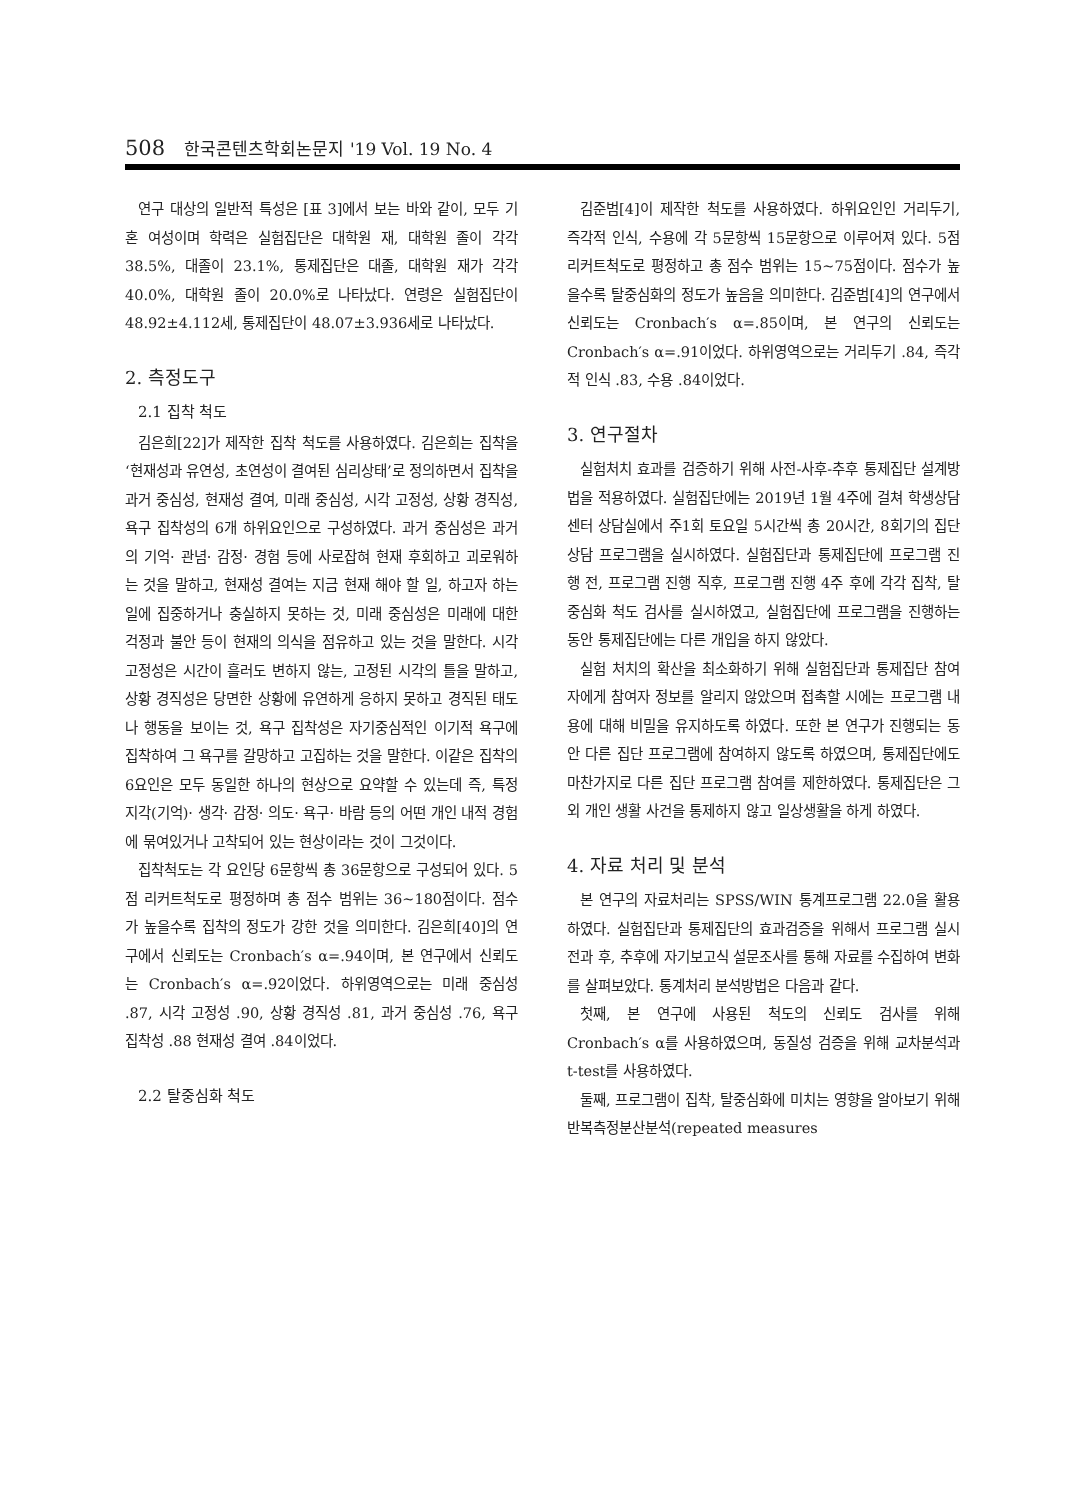508 한국콘텐츠학회논문지 '19 Vol. 19 No. 4
연구 대상의 일반적 특성은 [표 3]에서 보는 바와 같이, 모두 기혼 여성이며 학력은 실험집단은 대학원 재, 대학원 졸이 각각 38.5%, 대졸이 23.1%, 통제집단은 대졸, 대학원 재가 각각 40.0%, 대학원 졸이 20.0%로 나타났다. 연령은 실험집단이 48.92±4.112세, 통제집단이 48.07±3.936세로 나타났다.
2. 측정도구
2.1 집착 척도
김은희[22]가 제작한 집착 척도를 사용하였다. 김은희는 집착을 ‘현재성과 유연성, 초연성이 결여된 심리상태’로 정의하면서 집착을 과거 중심성, 현재성 결여, 미래 중심성, 시각 고정성, 상황 경직성, 욕구 집착성의 6개 하위요인으로 구성하였다. 과거 중심성은 과거의 기억· 관념· 감정· 경험 등에 사로잡혀 현재 후회하고 괴로워하는 것을 말하고, 현재성 결여는 지금 현재 해야 할 일, 하고자 하는 일에 집중하거나 충실하지 못하는 것, 미래 중심성은 미래에 대한 걱정과 불안 등이 현재의 의식을 점유하고 있는 것을 말한다. 시각 고정성은 시간이 흘러도 변하지 않는, 고정된 시각의 틀을 말하고, 상황 경직성은 당면한 상황에 유연하게 응하지 못하고 경직된 태도나 행동을 보이는 것, 욕구 집착성은 자기중심적인 이기적 욕구에 집착하여 그 욕구를 갈망하고 고집하는 것을 말한다. 이같은 집착의 6요인은 모두 동일한 하나의 현상으로 요약할 수 있는데 즉, 특정 지각(기억)· 생각· 감정· 의도· 욕구· 바람 등의 어떤 개인 내적 경험에 묶여있거나 고착되어 있는 현상이라는 것이 그것이다.
집착척도는 각 요인당 6문항씩 총 36문항으로 구성되어 있다. 5점 리커트척도로 평정하며 총 점수 범위는 36~180점이다. 점수가 높을수록 집착의 정도가 강한 것을 의미한다. 김은희[40]의 연구에서 신뢰도는 Cronbach′s α=.94이며, 본 연구에서 신뢰도는 Cronbach′s α=.92이었다. 하위영역으로는 미래 중심성 .87, 시각 고정성 .90, 상황 경직성 .81, 과거 중심성 .76, 욕구 집착성 .88 현재성 결여 .84이었다.
2.2 탈중심화 척도
김준범[4]이 제작한 척도를 사용하였다. 하위요인인 거리두기, 즉각적 인식, 수용에 각 5문항씩 15문항으로 이루어져 있다. 5점 리커트척도로 평정하고 총 점수 범위는 15~75점이다. 점수가 높을수록 탈중심화의 정도가 높음을 의미한다. 김준범[4]의 연구에서 신뢰도는 Cronbach′s α=.85이며, 본 연구의 신뢰도는 Cronbach′s α=.91이었다. 하위영역으로는 거리두기 .84, 즉각적 인식 .83, 수용 .84이었다.
3. 연구절차
실험처치 효과를 검증하기 위해 사전-사후-추후 통제집단 설계방법을 적용하였다. 실험집단에는 2019년 1월 4주에 걸쳐 학생상담센터 상담실에서 주1회 토요일 5시간씩 총 20시간, 8회기의 집단상담 프로그램을 실시하였다. 실험집단과 통제집단에 프로그램 진행 전, 프로그램 진행 직후, 프로그램 진행 4주 후에 각각 집착, 탈중심화 척도 검사를 실시하였고, 실험집단에 프로그램을 진행하는 동안 통제집단에는 다른 개입을 하지 않았다.
실험 처치의 확산을 최소화하기 위해 실험집단과 통제집단 참여자에게 참여자 정보를 알리지 않았으며 접촉할 시에는 프로그램 내용에 대해 비밀을 유지하도록 하였다. 또한 본 연구가 진행되는 동안 다른 집단 프로그램에 참여하지 않도록 하였으며, 통제집단에도 마찬가지로 다른 집단 프로그램 참여를 제한하였다. 통제집단은 그 외 개인 생활 사건을 통제하지 않고 일상생활을 하게 하였다.
4. 자료 처리 및 분석
본 연구의 자료처리는 SPSS/WIN 통계프로그램 22.0을 활용하였다. 실험집단과 통제집단의 효과검증을 위해서 프로그램 실시 전과 후, 추후에 자기보고식 설문조사를 통해 자료를 수집하여 변화를 살펴보았다. 통계처리 분석방법은 다음과 같다.
첫째, 본 연구에 사용된 척도의 신뢰도 검사를 위해 Cronbach′s α를 사용하였으며, 동질성 검증을 위해 교차분석과 t-test를 사용하였다.
둘째, 프로그램이 집착, 탈중심화에 미치는 영향을 알아보기 위해 반복측정분산분석(repeated measures